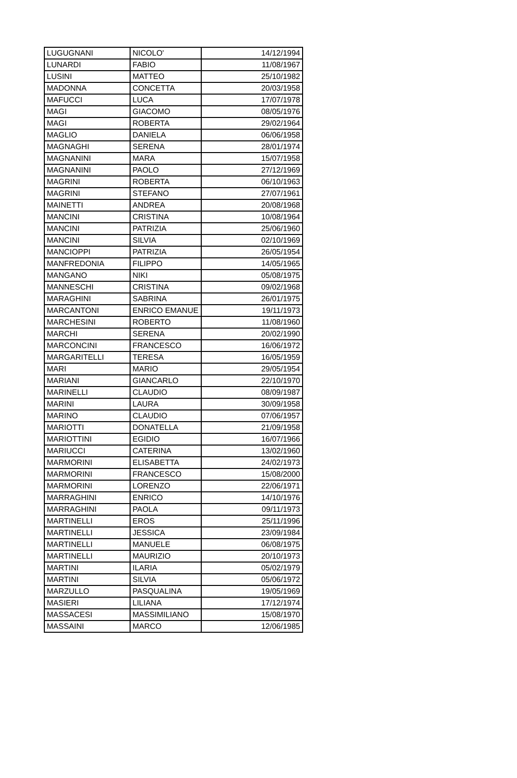| LUGUGNANI | NICOLO' | 14/12/1994 |
| LUNARDI | FABIO | 11/08/1967 |
| LUSINI | MATTEO | 25/10/1982 |
| MADONNA | CONCETTA | 20/03/1958 |
| MAFUCCI | LUCA | 17/07/1978 |
| MAGI | GIACOMO | 08/05/1976 |
| MAGI | ROBERTA | 29/02/1964 |
| MAGLIO | DANIELA | 06/06/1958 |
| MAGNAGHI | SERENA | 28/01/1974 |
| MAGNANINI | MARA | 15/07/1958 |
| MAGNANINI | PAOLO | 27/12/1969 |
| MAGRINI | ROBERTA | 06/10/1963 |
| MAGRINI | STEFANO | 27/07/1961 |
| MAINETTI | ANDREA | 20/08/1968 |
| MANCINI | CRISTINA | 10/08/1964 |
| MANCINI | PATRIZIA | 25/06/1960 |
| MANCINI | SILVIA | 02/10/1969 |
| MANCIOPPI | PATRIZIA | 26/05/1954 |
| MANFREDONIA | FILIPPO | 14/05/1965 |
| MANGANO | NIKI | 05/08/1975 |
| MANNESCHI | CRISTINA | 09/02/1968 |
| MARAGHINI | SABRINA | 26/01/1975 |
| MARCANTONI | ENRICO EMANUE | 19/11/1973 |
| MARCHESINI | ROBERTO | 11/08/1960 |
| MARCHI | SERENA | 20/02/1990 |
| MARCONCINI | FRANCESCO | 16/06/1972 |
| MARGARITELLI | TERESA | 16/05/1959 |
| MARI | MARIO | 29/05/1954 |
| MARIANI | GIANCARLO | 22/10/1970 |
| MARINELLI | CLAUDIO | 08/09/1987 |
| MARINI | LAURA | 30/09/1958 |
| MARINO | CLAUDIO | 07/06/1957 |
| MARIOTTI | DONATELLA | 21/09/1958 |
| MARIOTTINI | EGIDIO | 16/07/1966 |
| MARIUCCI | CATERINA | 13/02/1960 |
| MARMORINI | ELISABETTA | 24/02/1973 |
| MARMORINI | FRANCESCO | 15/08/2000 |
| MARMORINI | LORENZO | 22/06/1971 |
| MARRAGHINI | ENRICO | 14/10/1976 |
| MARRAGHINI | PAOLA | 09/11/1973 |
| MARTINELLI | EROS | 25/11/1996 |
| MARTINELLI | JESSICA | 23/09/1984 |
| MARTINELLI | MANUELE | 06/08/1975 |
| MARTINELLI | MAURIZIO | 20/10/1973 |
| MARTINI | ILARIA | 05/02/1979 |
| MARTINI | SILVIA | 05/06/1972 |
| MARZULLO | PASQUALINA | 19/05/1969 |
| MASIERI | LILIANA | 17/12/1974 |
| MASSACESI | MASSIMILIANO | 15/08/1970 |
| MASSAINI | MARCO | 12/06/1985 |